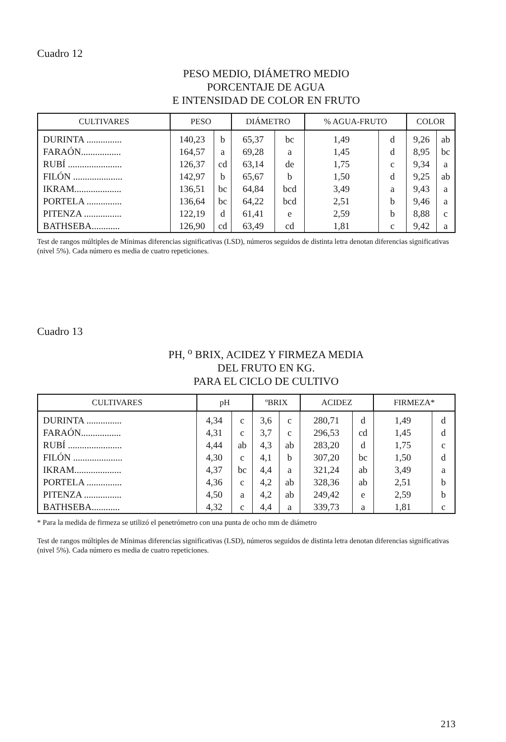Cuadro 12
PESO MEDIO, DIÁMETRO MEDIO
PORCENTAJE DE AGUA
E INTENSIDAD DE COLOR EN FRUTO
| CULTIVARES | PESO | | DIÁMETRO | | % AGUA-FRUTO | | COLOR | |
| --- | --- | --- | --- | --- | --- | --- | --- | --- |
| DURINTA ............... | 140,23 | b | 65,37 | bc | 1,49 | d | 9,26 | ab |
| FARAÓN................. | 164,57 | a | 69,28 | a | 1,45 | d | 8,95 | bc |
| RUBÍ ....................... | 126,37 | cd | 63,14 | de | 1,75 | c | 9,34 | a |
| FILÓN ..................... | 142,97 | b | 65,67 | b | 1,50 | d | 9,25 | ab |
| IKRAM.................... | 136,51 | bc | 64,84 | bcd | 3,49 | a | 9,43 | a |
| PORTELA ............... | 136,64 | bc | 64,22 | bcd | 2,51 | b | 9,46 | a |
| PITENZA ................ | 122,19 | d | 61,41 | e | 2,59 | b | 8,88 | c |
| BATHSEBA............ | 126,90 | cd | 63,49 | cd | 1,81 | c | 9,42 | a |
Test de rangos múltiples de Mínimas diferencias significativas (LSD), números seguidos de distinta letra denotan diferencias significativas (nivel 5%). Cada número es media de cuatro repeticiones.
Cuadro 13
PH, <sup>o</sup> BRIX, ACIDEZ Y FIRMEZA MEDIA
DEL FRUTO EN KG.
PARA EL CICLO DE CULTIVO
| CULTIVARES | pH | | ºBRIX | | ACIDEZ | | FIRMEZA* | |
| --- | --- | --- | --- | --- | --- | --- | --- | --- |
| DURINTA ............... | 4,34 | c | 3,6 | c | 280,71 | d | 1,49 | d |
| FARAÓN................. | 4,31 | c | 3,7 | c | 296,53 | cd | 1,45 | d |
| RUBÍ ....................... | 4,44 | ab | 4,3 | ab | 283,20 | d | 1,75 | c |
| FILÓN ..................... | 4,30 | c | 4,1 | b | 307,20 | bc | 1,50 | d |
| IKRAM.................... | 4,37 | bc | 4,4 | a | 321,24 | ab | 3,49 | a |
| PORTELA ............... | 4,36 | c | 4,2 | ab | 328,36 | ab | 2,51 | b |
| PITENZA ................ | 4,50 | a | 4,2 | ab | 249,42 | e | 2,59 | b |
| BATHSEBA............ | 4,32 | c | 4,4 | a | 339,73 | a | 1,81 | c |
* Para la medida de firmeza se utilizó el penetrómetro con una punta de ocho mm de diámetro
Test de rangos múltiples de Mínimas diferencias significativas (LSD), números seguidos de distinta letra denotan diferencias significativas (nivel 5%). Cada número es media de cuatro repeticiones.
213